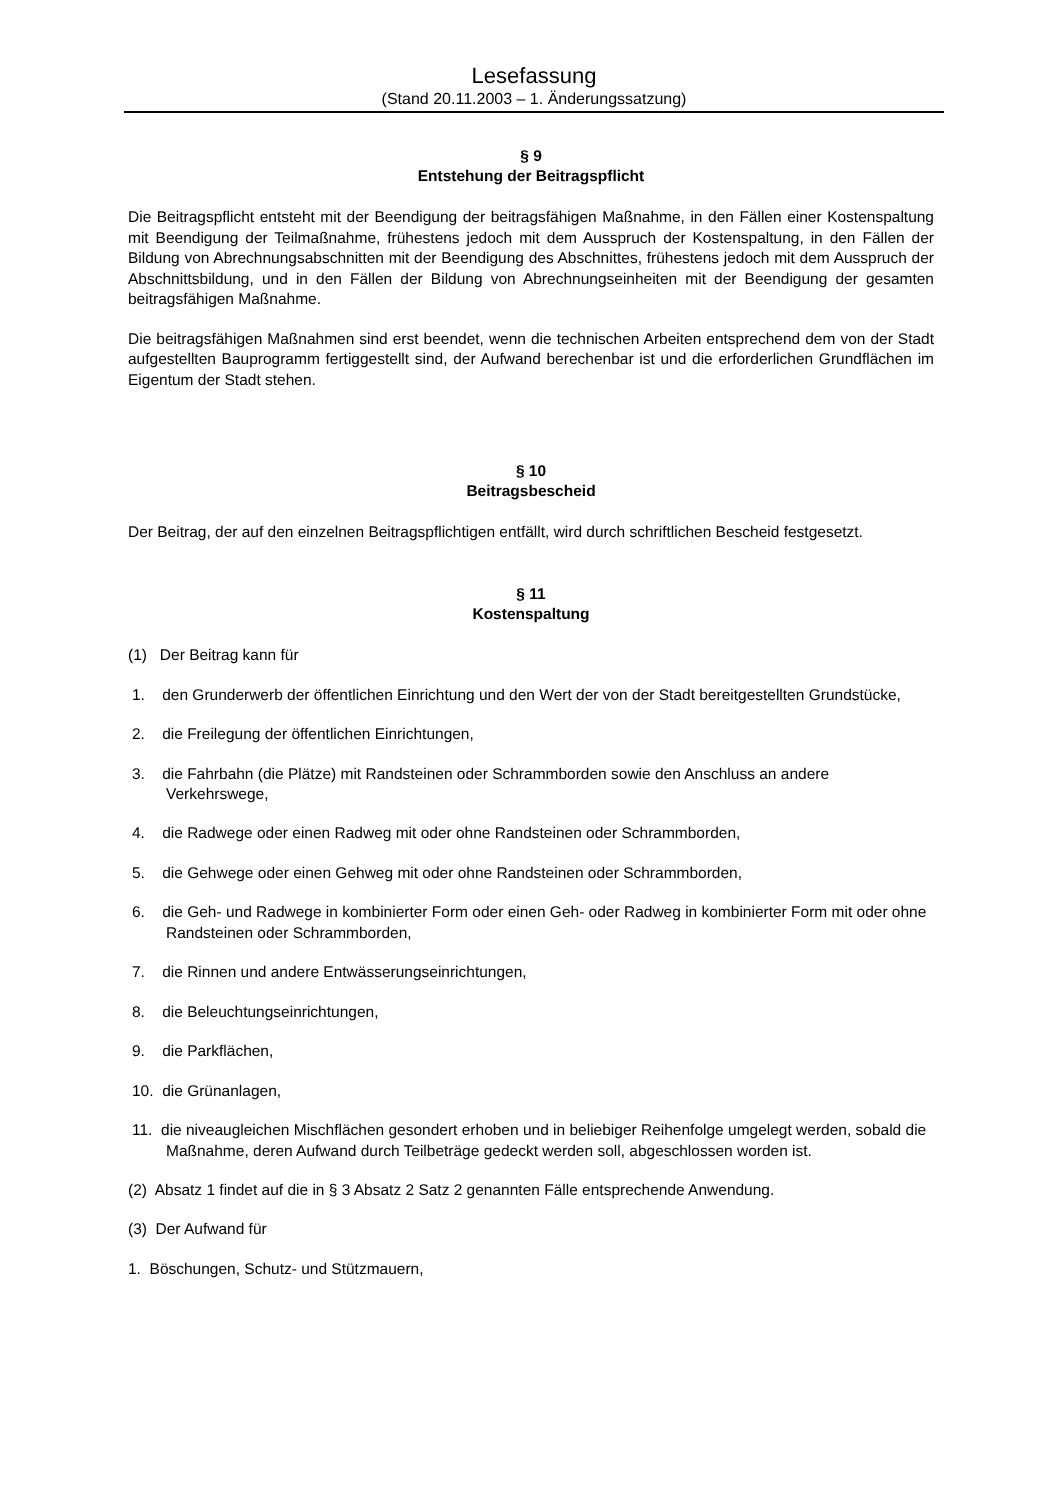Lesefassung
(Stand 20.11.2003 – 1. Änderungssatzung)
§ 9
Entstehung der Beitragspflicht
Die Beitragspflicht entsteht mit der Beendigung der beitragsfähigen Maßnahme, in den Fällen einer Kostenspaltung mit Beendigung der Teilmaßnahme, frühestens jedoch mit dem Ausspruch der Kostenspaltung, in den Fällen der Bildung von Abrechnungsabschnitten mit der Beendigung des Abschnittes, frühestens jedoch mit dem Ausspruch der Abschnittsbildung, und in den Fällen der Bildung von Abrechnungseinheiten mit der Beendigung der gesamten beitragsfähigen Maßnahme.
Die beitragsfähigen Maßnahmen sind erst beendet, wenn die technischen Arbeiten entsprechend dem von der Stadt aufgestellten Bauprogramm fertiggestellt sind, der Aufwand berechenbar ist und die erforderlichen Grundflächen im Eigentum der Stadt stehen.
§ 10
Beitragsbescheid
Der Beitrag, der auf den einzelnen Beitragspflichtigen entfällt, wird durch schriftlichen Bescheid festgesetzt.
§ 11
Kostenspaltung
(1) Der Beitrag kann für
1. den Grunderwerb der öffentlichen Einrichtung und den Wert der von der Stadt bereitgestellten Grundstücke,
2. die Freilegung der öffentlichen Einrichtungen,
3. die Fahrbahn (die Plätze) mit Randsteinen oder Schrammborden sowie den Anschluss an andere Verkehrswege,
4. die Radwege oder einen Radweg mit oder ohne Randsteinen oder Schrammborden,
5. die Gehwege oder einen Gehweg mit oder ohne Randsteinen oder Schrammborden,
6. die Geh- und Radwege in kombinierter Form oder einen Geh- oder Radweg in kombinierter Form mit oder ohne Randsteinen oder Schrammborden,
7. die Rinnen und andere Entwässerungseinrichtungen,
8. die Beleuchtungseinrichtungen,
9. die Parkflächen,
10. die Grünanlagen,
11. die niveaugleichen Mischflächen gesondert erhoben und in beliebiger Reihenfolge umgelegt werden, sobald die Maßnahme, deren Aufwand durch Teilbeträge gedeckt werden soll, abgeschlossen worden ist.
(2) Absatz 1 findet auf die in § 3 Absatz 2 Satz 2 genannten Fälle entsprechende Anwendung.
(3) Der Aufwand für
1. Böschungen, Schutz- und Stützmauern,